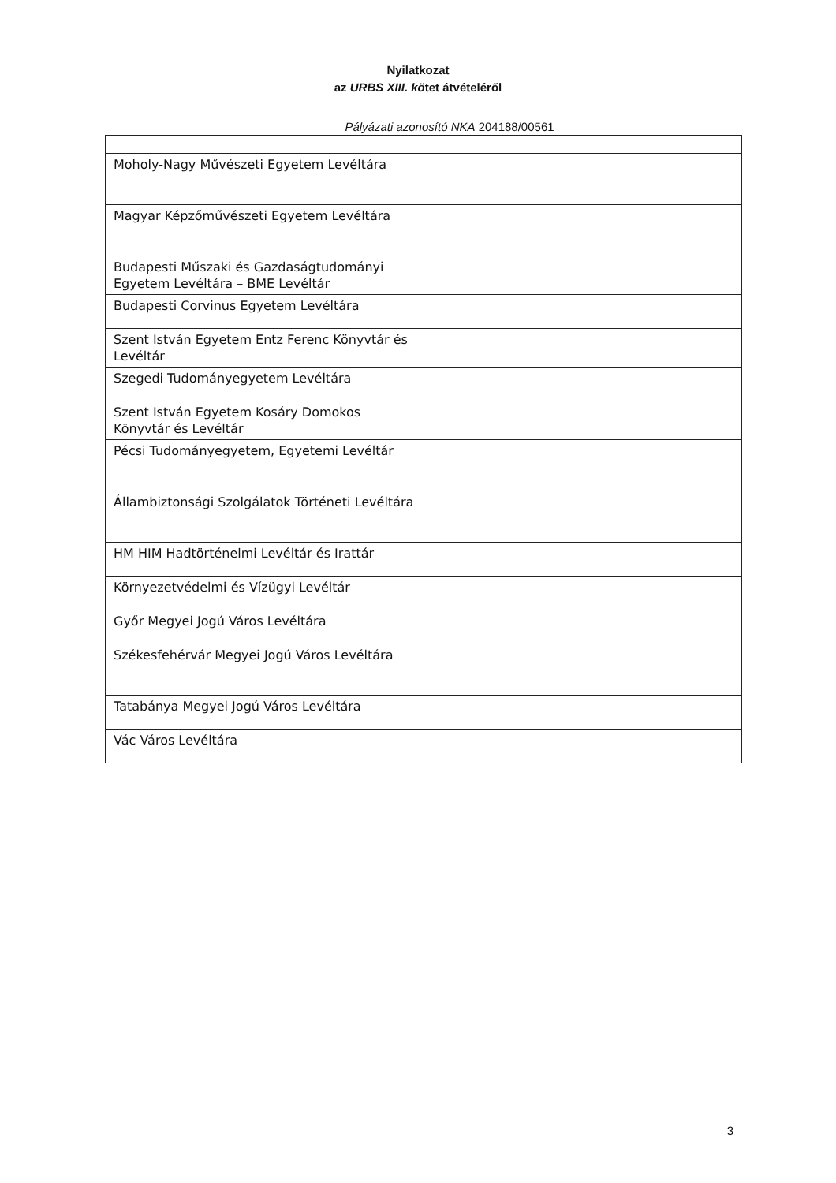Nyilatkozat
az URBS XIII. kötet átvételéről
Pályázati azonosító NKA 204188/00561
| Moholy-Nagy Művészeti Egyetem Levéltára | |
| Magyar Képzőművészeti Egyetem Levéltára | |
| Budapesti Műszaki és Gazdaságtudományi Egyetem Levéltára – BME Levéltár | |
| Budapesti Corvinus Egyetem Levéltára | |
| Szent István Egyetem Entz Ferenc Könyvtár és Levéltár | |
| Szegedi Tudományegyetem Levéltára | |
| Szent István Egyetem Kosáry Domokos Könyvtár és Levéltár | |
| Pécsi Tudományegyetem, Egyetemi Levéltár | |
| Állambiztonsági Szolgálatok Történeti Levéltára | |
| HM HIM Hadtörténelmi Levéltár és Irattár | |
| Környezetvédelmi és Vízügyi Levéltár | |
| Győr Megyei Jogú Város Levéltára | |
| Székesfehérvár Megyei Jogú Város Levéltára | |
| Tatabánya Megyei Jogú Város Levéltára | |
| Vác Város Levéltára | |
3